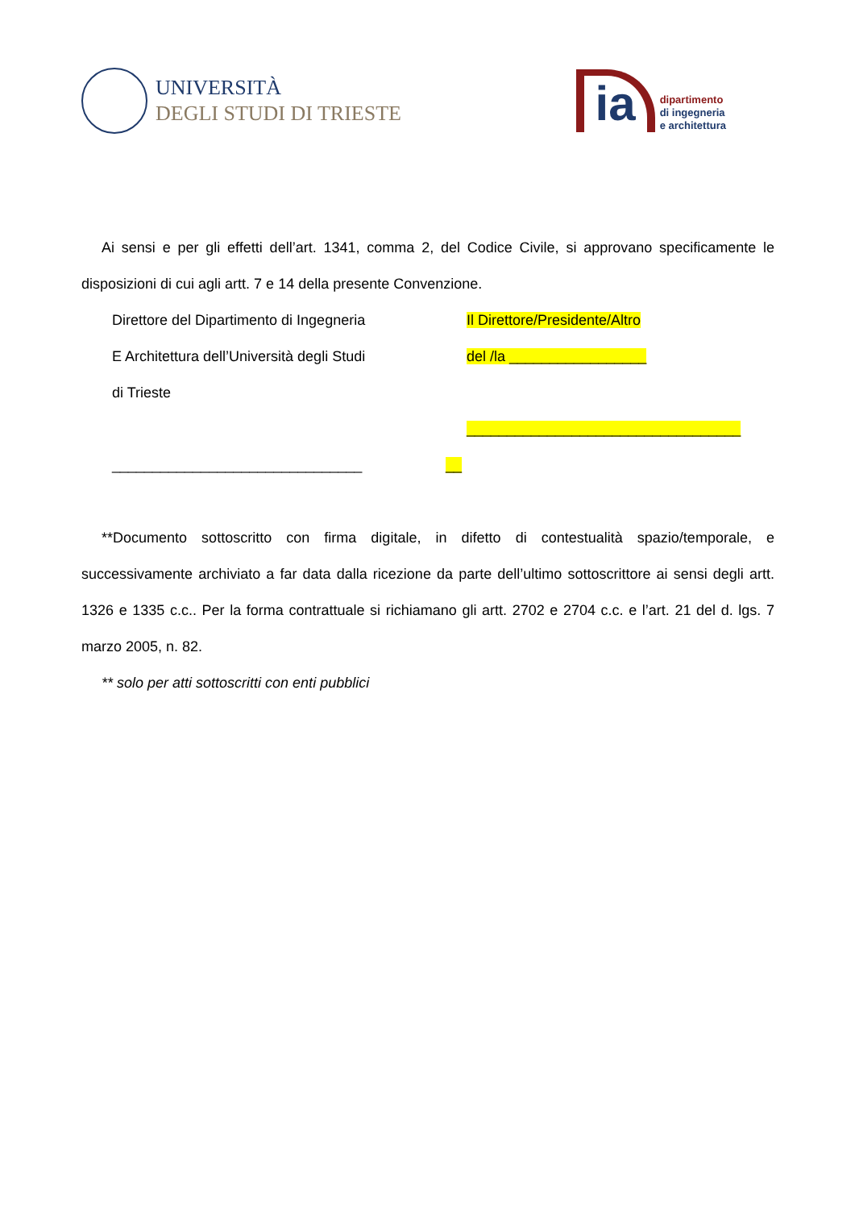UNIVERSITÀ
DEGLI STUDI DI TRIESTE
ia
dipartimento
di ingegneria
e architettura
Ai sensi e per gli effetti dell’art. 1341, comma 2, del Codice Civile, si approvano specificamente le disposizioni di cui agli artt. 7 e 14 della presente Convenzione.
Direttore del Dipartimento di Ingegneria
E Architettura dell’Università degli Studi
di Trieste
_______________________________
Il Direttore/Presidente/Altro
del /la _________________
__________________________________
__
**Documento sottoscritto con firma digitale, in difetto di contestualità spazio/temporale, e successivamente archiviato a far data dalla ricezione da parte dell’ultimo sottoscrittore ai sensi degli artt. 1326 e 1335 c.c.. Per la forma contrattuale si richiamano gli artt. 2702 e 2704 c.c. e l’art. 21 del d. lgs. 7 marzo 2005, n. 82.
** solo per atti sottoscritti con enti pubblici